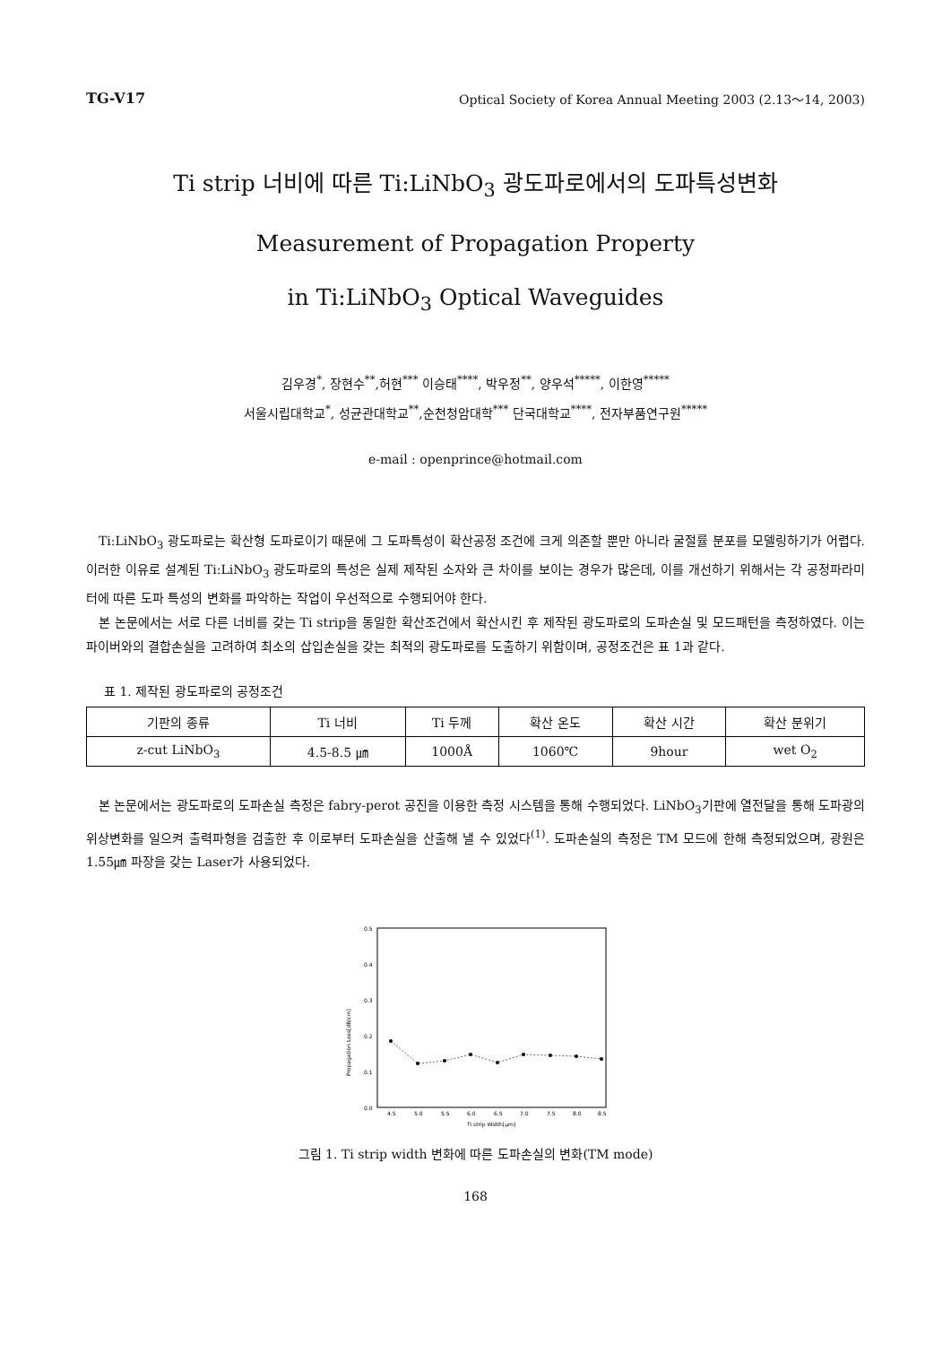TG-V17 Optical Society of Korea Annual Meeting 2003 (2.13～14, 2003)
Ti strip 너비에 따른 Ti:LiNbO<sub>3</sub> 광도파로에서의 도파특성변화
Measurement of Propagation Property
in Ti:LiNbO<sub>3</sub> Optical Waveguides
김우경<sup>*</sup>, 장현수<sup>**</sup>,허현<sup>***</sup> 이승태<sup>****</sup>, 박우정<sup>**</sup>, 양우석<sup>*****</sup>, 이한영<sup>*****</sup>
서울시립대학교<sup>*</sup>, 성균관대학교<sup>**</sup>,순천청암대학<sup>***</sup> 단국대학교<sup>****</sup>, 전자부품연구원<sup>*****</sup>
e-mail : openprince@hotmail.com
Ti:LiNbO<sub>3</sub> 광도파로는 확산형 도파로이기 때문에 그 도파특성이 확산공정 조건에 크게 의존할 뿐만 아니라 굴절률 분포를 모델링하기가 어렵다. 이러한 이유로 설계된 Ti:LiNbO<sub>3</sub> 광도파로의 특성은 실제 제작된 소자와 큰 차이를 보이는 경우가 많은데, 이를 개선하기 위해서는 각 공정파라미터에 따른 도파 특성의 변화를 파악하는 작업이 우선적으로 수행되어야 한다.
본 논문에서는 서로 다른 너비를 갖는 Ti strip을 동일한 확산조건에서 확산시킨 후 제작된 광도파로의 도파손실 및 모드패턴을 측정하였다. 이는 파이버와의 결합손실을 고려하여 최소의 삽입손실을 갖는 최적의 광도파로를 도출하기 위함이며, 공정조건은 표 1과 같다.
표 1. 제작된 광도파로의 공정조건
| 기판의 종류 | Ti 너비 | Ti 두께 | 확산 온도 | 확산 시간 | 확산 분위기 |
| z-cut LiNbO<sub>3</sub> | 4.5-8.5 ㎛ | 1000Å | 1060℃ | 9hour | wet O<sub>2</sub> |
본 논문에서는 광도파로의 도파손실 측정은 fabry-perot 공진을 이용한 측정 시스템을 통해 수행되었다. LiNbO<sub>3</sub>기판에 열전달을 통해 도파광의 위상변화를 일으켜 출력파형을 검출한 후 이로부터 도파손실을 산출해 낼 수 있었다<sup>(1)</sup>. 도파손실의 측정은 TM 모드에 한해 측정되었으며, 광원은 1.55㎛ 파장을 갖는 Laser가 사용되었다.
0.5
0.4
0.3
0.2
0.1
0.0
Propagation Loss[dB/cm]
4.5
5.0
5.5
6.0
6.5
7.0
7.5
8.0
8.5
Ti strip Width[μm]
그림 1. Ti strip width 변화에 따른 도파손실의 변화(TM mode)
168